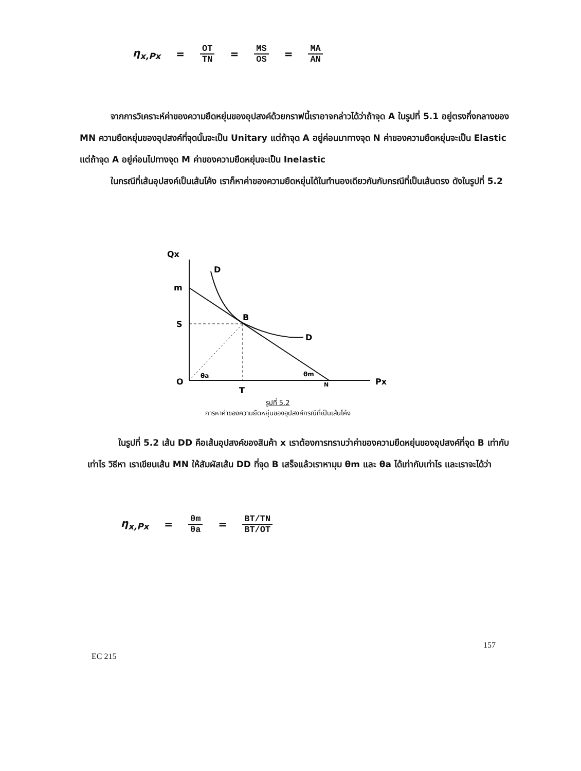η<sub>x,Px</sub> = OT TN = MS OS = MA AN
จากการวิเคราะห์ค่าของความยืดหยุ่นของอุปสงค์ด้วยกราฟนี้เราอาจกล่าวได้ว่าถ้าจุด A ในรูปที่ 5.1 อยู่ตรงกึ่งกลางของ MN ความยืดหยุ่นของอุปสงค์ที่จุดนั้นจะเป็น Unitary แต่ถ้าจุด A อยู่ค่อนมาทางจุด N ค่าของความยืดหยุ่นจะเป็น Elastic แต่ถ้าจุด A อยู่ค่อนไปทางจุด M ค่าของความยืดหยุ่นจะเป็น Inelastic
ในกรณีที่เส้นอุปสงค์เป็นเส้นโค้ง เราก็หาค่าของความยืดหยุ่นได้ในทำนองเดียวกันกับกรณีที่เป็นเส้นตรง ดังในรูปที่ 5.2
Qx
Px
m
S
O
T
N
D
D
B
θa
θm
รูปที่ 5.2
การหาค่าของความยืดหยุ่นของอุปสงค์กรณีที่เป็นเส้นโค้ง
ในรูปที่ 5.2 เส้น DD คือเส้นอุปสงค์ของสินค้า x เราต้องการทราบว่าค่าของความยืดหยุ่นของอุปสงค์ที่จุด B เท่ากับเท่าไร วิธีหา เราเขียนเส้น MN ให้สัมผัสเส้น DD ที่จุด B เสร็จแล้วเราหามุม θm และ θa ได้เท่ากับเท่าไร และเราจะได้ว่า
η<sub>x,Px</sub> = θm θa = BT/TN BT/OT
157
EC 215